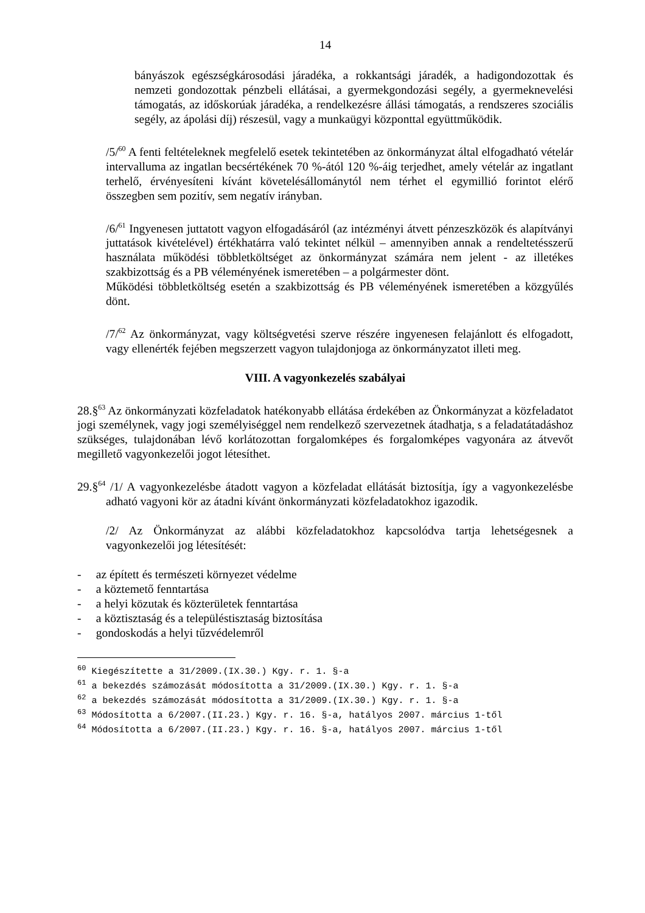14
bányászok egészségkárosodási járadéka, a rokkantsági járadék, a hadigondozottak és nemzeti gondozottak pénzbeli ellátásai, a gyermekgondozási segély, a gyermeknevelési támogatás, az időskorúak járadéka, a rendelkezésre állási támogatás, a rendszeres szociális segély, az ápolási díj) részesül, vagy a munkaügyi központtal együttműködik.
/5/<sup>60</sup> A fenti feltételeknek megfelelő esetek tekintetében az önkormányzat által elfogadható vételár intervalluma az ingatlan becsértékének 70 %-ától 120 %-áig terjedhet, amely vételár az ingatlant terhelő, érvényesíteni kívánt követelésállománytól nem térhet el egymillió forintot elérő összegben sem pozitív, sem negatív irányban.
/6/<sup>61</sup> Ingyenesen juttatott vagyon elfogadásáról (az intézményi átvett pénzeszközök és alapítványi juttatások kivételével) értékhatárra való tekintet nélkül – amennyiben annak a rendeltetésszerű használata működési többletköltséget az önkormányzat számára nem jelent - az illetékes szakbizottság és a PB véleményének ismeretében – a polgármester dönt.
Működési többletköltség esetén a szakbizottság és PB véleményének ismeretében a közgyűlés dönt.
/7/<sup>62</sup> Az önkormányzat, vagy költségvetési szerve részére ingyenesen felajánlott és elfogadott, vagy ellenérték fejében megszerzett vagyon tulajdonjoga az önkormányzatot illeti meg.
VIII. A vagyonkezelés szabályai
28.§<sup>63</sup> Az önkormányzati közfeladatok hatékonyabb ellátása érdekében az Önkormányzat a közfeladatot jogi személynek, vagy jogi személyiséggel nem rendelkező szervezetnek átadhatja, s a feladatátadáshoz szükséges, tulajdonában lévő korlátozottan forgalomképes és forgalomképes vagyonára az átvevőt megillető vagyonkezelői jogot létesíthet.
29.§<sup>64</sup> /1/ A vagyonkezelésbe átadott vagyon a közfeladat ellátását biztosítja, így a vagyonkezelésbe adható vagyoni kör az átadni kívánt önkormányzati közfeladatokhoz igazodik.
/2/ Az Önkormányzat az alábbi közfeladatokhoz kapcsolódva tartja lehetségesnek a vagyonkezelői jog létesítését:
- az épített és természeti környezet védelme
- a köztemető fenntartása
- a helyi közutak és közterületek fenntartása
- a köztisztaság és a településtisztaság biztosítása
- gondoskodás a helyi tűzvédelemről
<sup>60</sup> Kiegészítette a 31/2009.(IX.30.) Kgy. r. 1. §-a
<sup>61</sup> a bekezdés számozását módosította a 31/2009.(IX.30.) Kgy. r. 1. §-a
<sup>62</sup> a bekezdés számozását módosította a 31/2009.(IX.30.) Kgy. r. 1. §-a
<sup>63</sup> Módosította a 6/2007.(II.23.) Kgy. r. 16. §-a, hatályos 2007. március 1-től
<sup>64</sup> Módosította a 6/2007.(II.23.) Kgy. r. 16. §-a, hatályos 2007. március 1-től